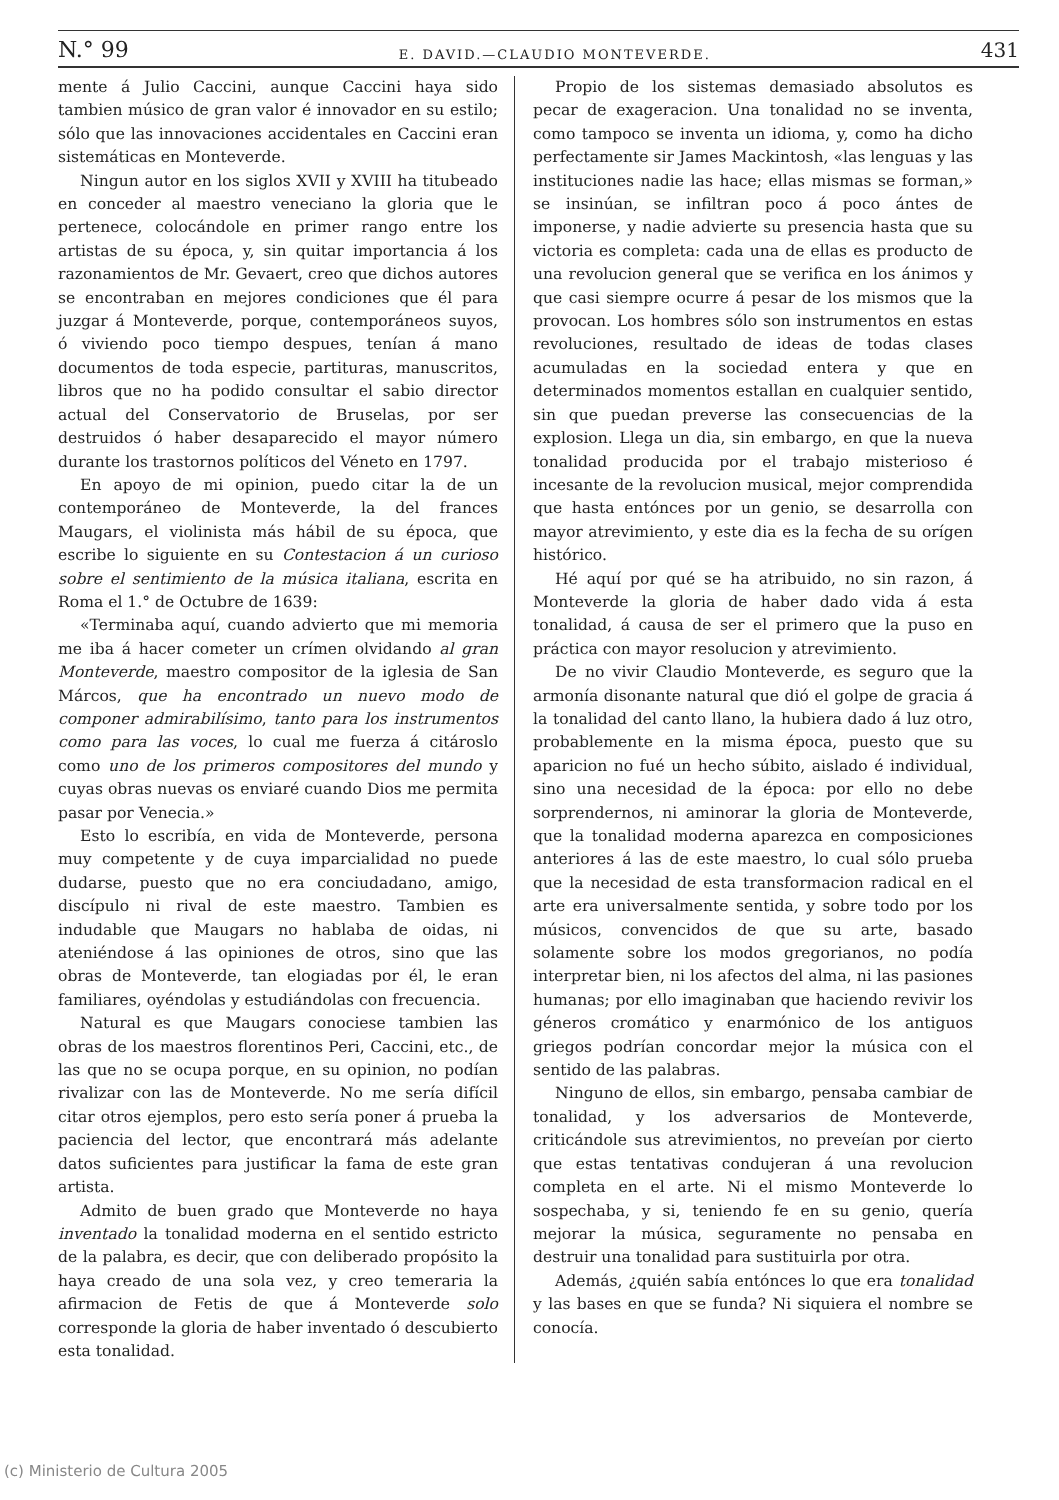N.° 99 E. DAVID.—CLAUDIO MONTEVERDE. 431
mente á Julio Caccini, aunque Caccini haya sido tambien músico de gran valor é innovador en su estilo; sólo que las innovaciones accidentales en Caccini eran sistemáticas en Monteverde.
Ningun autor en los siglos XVII y XVIII ha titubeado en conceder al maestro veneciano la gloria que le pertenece, colocándole en primer rango entre los artistas de su época, y, sin quitar importancia á los razonamientos de Mr. Gevaert, creo que dichos autores se encontraban en mejores condiciones que él para juzgar á Monteverde, porque, contemporáneos suyos, ó viviendo poco tiempo despues, tenían á mano documentos de toda especie, partituras, manuscritos, libros que no ha podido consultar el sabio director actual del Conservatorio de Bruselas, por ser destruidos ó haber desaparecido el mayor número durante los trastornos políticos del Véneto en 1797.
En apoyo de mi opinion, puedo citar la de un contemporáneo de Monteverde, la del frances Maugars, el violinista más hábil de su época, que escribe lo siguiente en su Contestacion á un curioso sobre el sentimiento de la música italiana, escrita en Roma el 1.° de Octubre de 1639:
«Terminaba aquí, cuando advierto que mi memoria me iba á hacer cometer un crímen olvidando al gran Monteverde, maestro compositor de la iglesia de San Márcos, que ha encontrado un nuevo modo de componer admirabilísimo, tanto para los instrumentos como para las voces, lo cual me fuerza á citároslo como uno de los primeros compositores del mundo y cuyas obras nuevas os enviaré cuando Dios me permita pasar por Venecia.»
Esto lo escribía, en vida de Monteverde, persona muy competente y de cuya imparcialidad no puede dudarse, puesto que no era conciudadano, amigo, discípulo ni rival de este maestro. Tambien es indudable que Maugars no hablaba de oidas, ni ateniéndose á las opiniones de otros, sino que las obras de Monteverde, tan elogiadas por él, le eran familiares, oyéndolas y estudiándolas con frecuencia.
Natural es que Maugars conociese tambien las obras de los maestros florentinos Peri, Caccini, etc., de las que no se ocupa porque, en su opinion, no podían rivalizar con las de Monteverde. No me sería difícil citar otros ejemplos, pero esto sería poner á prueba la paciencia del lector, que encontrará más adelante datos suficientes para justificar la fama de este gran artista.
Admito de buen grado que Monteverde no haya inventado la tonalidad moderna en el sentido estricto de la palabra, es decir, que con deliberado propósito la haya creado de una sola vez, y creo temeraria la afirmacion de Fetis de que á Monteverde solo corresponde la gloria de haber inventado ó descubierto esta tonalidad.
Propio de los sistemas demasiado absolutos es pecar de exageracion. Una tonalidad no se inventa, como tampoco se inventa un idioma, y, como ha dicho perfectamente sir James Mackintosh, «las lenguas y las instituciones nadie las hace; ellas mismas se forman,» se insinúan, se infiltran poco á poco ántes de imponerse, y nadie advierte su presencia hasta que su victoria es completa: cada una de ellas es producto de una revolucion general que se verifica en los ánimos y que casi siempre ocurre á pesar de los mismos que la provocan. Los hombres sólo son instrumentos en estas revoluciones, resultado de ideas de todas clases acumuladas en la sociedad entera y que en determinados momentos estallan en cualquier sentido, sin que puedan preverse las consecuencias de la explosion. Llega un dia, sin embargo, en que la nueva tonalidad producida por el trabajo misterioso é incesante de la revolucion musical, mejor comprendida que hasta entónces por un genio, se desarrolla con mayor atrevimiento, y este dia es la fecha de su orígen histórico.
Hé aquí por qué se ha atribuido, no sin razon, á Monteverde la gloria de haber dado vida á esta tonalidad, á causa de ser el primero que la puso en práctica con mayor resolucion y atrevimiento.
De no vivir Claudio Monteverde, es seguro que la armonía disonante natural que dió el golpe de gracia á la tonalidad del canto llano, la hubiera dado á luz otro, probablemente en la misma época, puesto que su aparicion no fué un hecho súbito, aislado é individual, sino una necesidad de la época: por ello no debe sorprendernos, ni aminorar la gloria de Monteverde, que la tonalidad moderna aparezca en composiciones anteriores á las de este maestro, lo cual sólo prueba que la necesidad de esta transformacion radical en el arte era universalmente sentida, y sobre todo por los músicos, convencidos de que su arte, basado solamente sobre los modos gregorianos, no podía interpretar bien, ni los afectos del alma, ni las pasiones humanas; por ello imaginaban que haciendo revivir los géneros cromático y enarmónico de los antiguos griegos podrían concordar mejor la música con el sentido de las palabras.
Ninguno de ellos, sin embargo, pensaba cambiar de tonalidad, y los adversarios de Monteverde, criticándole sus atrevimientos, no preveían por cierto que estas tentativas condujeran á una revolucion completa en el arte. Ni el mismo Monteverde lo sospechaba, y si, teniendo fe en su genio, quería mejorar la música, seguramente no pensaba en destruir una tonalidad para sustituirla por otra.
Además, ¿quién sabía entónces lo que era tonalidad y las bases en que se funda? Ni siquiera el nombre se conocía.
(c) Ministerio de Cultura 2005